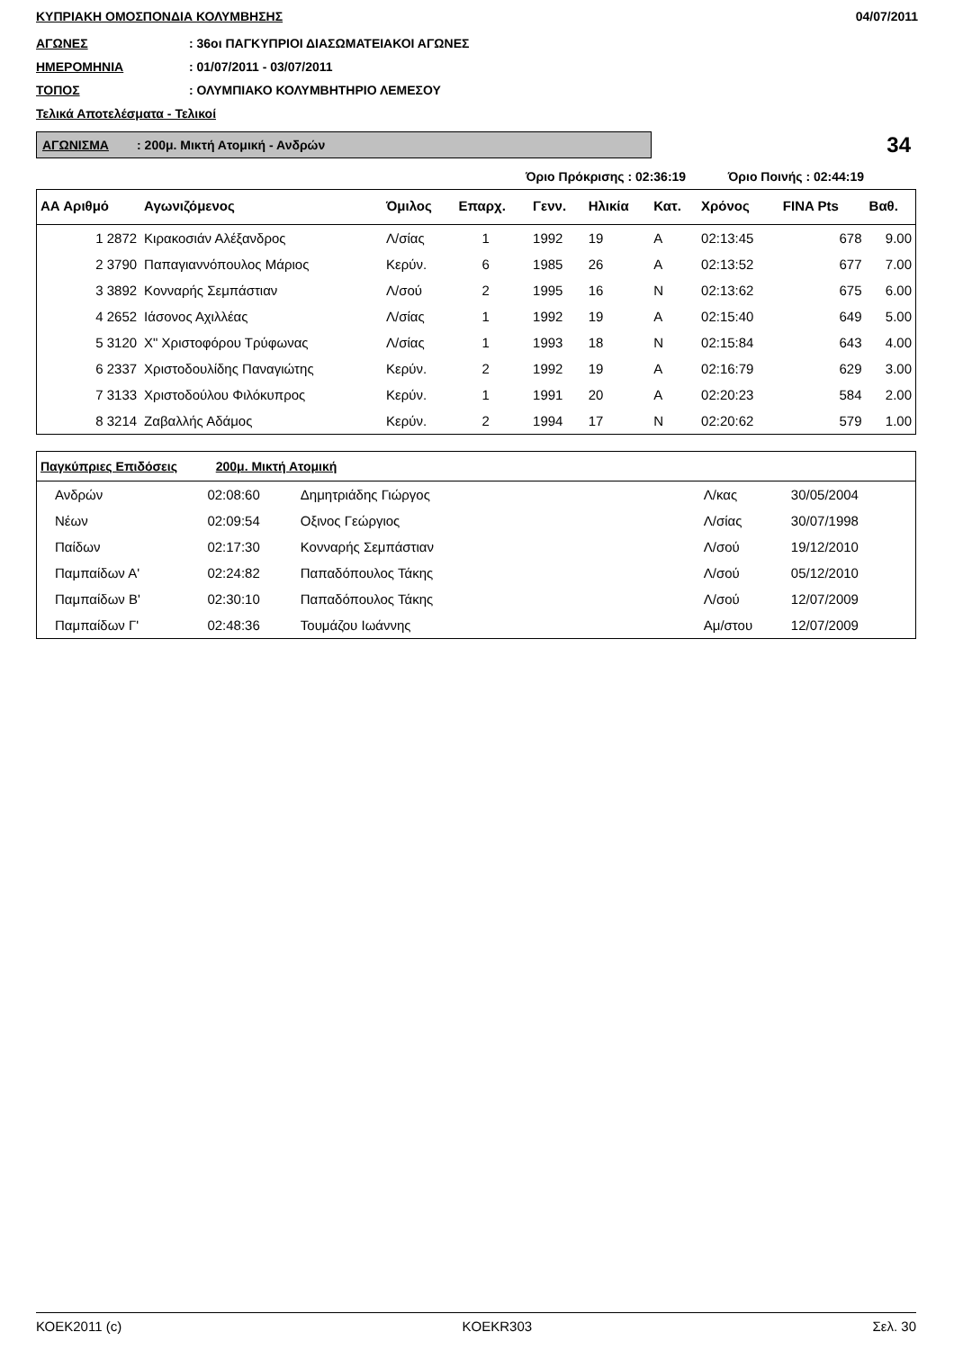ΚΥΠΡΙΑΚΗ ΟΜΟΣΠΟΝΔΙΑ ΚΟΛΥΜΒΗΣΗΣ 04/07/2011
ΑΓΩΝΕΣ: 36οι ΠΑΓΚΥΠΡΙΟΙ ΔΙΑΣΩΜΑΤΕΙΑΚΟΙ ΑΓΩΝΕΣ
ΗΜΕΡΟΜΗΝΙΑ: 01/07/2011 - 03/07/2011
ΤΟΠΟΣ: ΟΛΥΜΠΙΑΚΟ ΚΟΛΥΜΒΗΤΗΡΙΟ ΛΕΜΕΣΟΥ
Τελικά Αποτελέσματα - Τελικοί
ΑΓΩΝΙΣΜΑ : 200μ. Μικτή Ατομική - Ανδρών
34
Όριο Πρόκρισης : 02:36:19 Όριο Ποινής : 02:44:19
| ΑΑ Αριθμό | Αγωνιζόμενος | Όμιλος | Επαρχ. | Γενν. | Ηλικία | Κατ. | Χρόνος | FINA Pts | Βαθ. |
| --- | --- | --- | --- | --- | --- | --- | --- | --- | --- |
| 1 2872 | Κιρακοσιάν Αλέξανδρος | Λ/σίας | 1 | 1992 | 19 | Α | 02:13:45 | 678 | 9.00 |
| 2 3790 | Παπαγιαννόπουλος Μάριος | Κερύν. | 6 | 1985 | 26 | Α | 02:13:52 | 677 | 7.00 |
| 3 3892 | Κονναρής Σεμπάστιαν | Λ/σού | 2 | 1995 | 16 | Ν | 02:13:62 | 675 | 6.00 |
| 4 2652 | Ιάσονος Αχιλλέας | Λ/σίας | 1 | 1992 | 19 | Α | 02:15:40 | 649 | 5.00 |
| 5 3120 | Χ" Χριστοφόρου Τρύφωνας | Λ/σίας | 1 | 1993 | 18 | Ν | 02:15:84 | 643 | 4.00 |
| 6 2337 | Χριστοδουλίδης Παναγιώτης | Κερύν. | 2 | 1992 | 19 | Α | 02:16:79 | 629 | 3.00 |
| 7 3133 | Χριστοδούλου Φιλόκυπρος | Κερύν. | 1 | 1991 | 20 | Α | 02:20:23 | 584 | 2.00 |
| 8 3214 | Ζαβαλλής Αδάμος | Κερύν. | 2 | 1994 | 17 | Ν | 02:20:62 | 579 | 1.00 |
| Παγκύπριες Επιδόσεις 200μ. Μικτή Ατομική | | | | | |
| --- | --- | --- | --- | --- | --- |
| Ανδρών | 02:08:60 | Δημητριάδης Γιώργος | Λ/κας | 30/05/2004 | |
| Νέων | 02:09:54 | Οξινος Γεώργιος | Λ/σίας | 30/07/1998 | |
| Παίδων | 02:17:30 | Κονναρής Σεμπάστιαν | Λ/σού | 19/12/2010 | |
| Παμπαίδων Α' | 02:24:82 | Παπαδόπουλος Τάκης | Λ/σού | 05/12/2010 | |
| Παμπαίδων Β' | 02:30:10 | Παπαδόπουλος Τάκης | Λ/σού | 12/07/2009 | |
| Παμπαίδων Γ' | 02:48:36 | Τουμάζου Ιωάννης | Αμ/στου | 12/07/2009 | |
ΚΟΕΚ2011 (c) KOEKR303 Σελ. 30